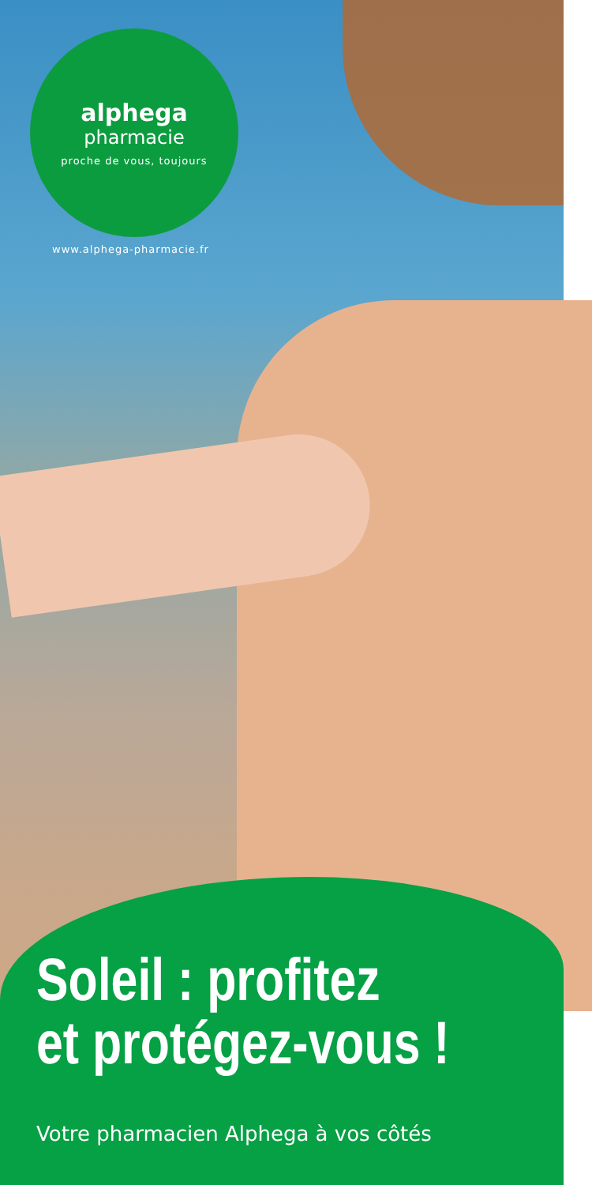alphega
pharmacie
proche de vous, toujours
www.alphega-pharmacie.fr
Soleil : profitez
et protégez-vous !
Votre pharmacien Alphega à vos côtés